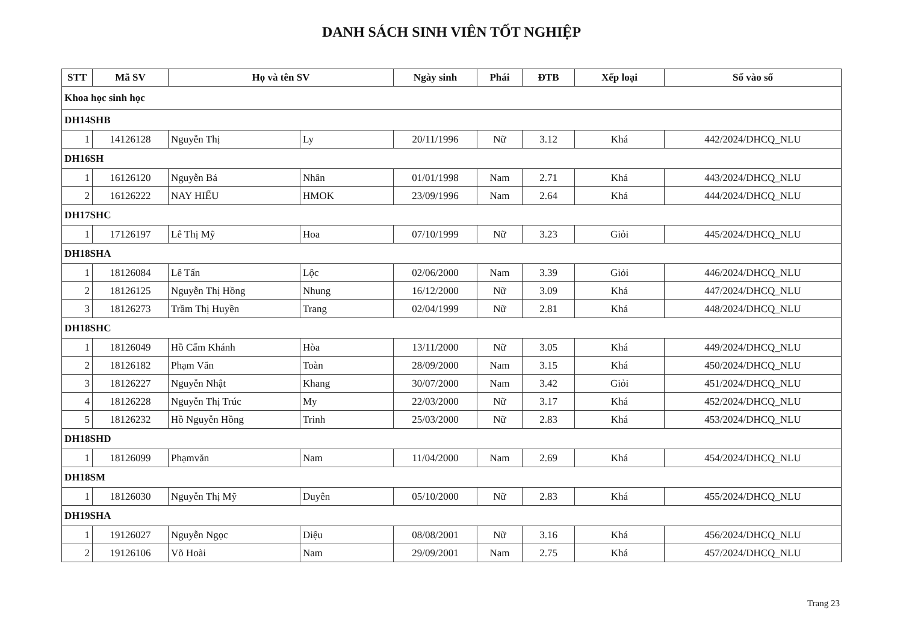DANH SÁCH SINH VIÊN TỐT NGHIỆP
| STT | Mã SV | Họ và tên SV | | Ngày sinh | Phái | ĐTB | Xếp loại | Số vào sổ |
| --- | --- | --- | --- | --- | --- | --- | --- | --- |
| Khoa học sinh học | | | | | | | | |
| DH14SHB | | | | | | | | |
| 1 | 14126128 | Nguyễn Thị | Ly | 20/11/1996 | Nữ | 3.12 | Khá | 442/2024/DHCQ_NLU |
| DH16SH | | | | | | | | |
| 1 | 16126120 | Nguyễn Bá | Nhân | 01/01/1998 | Nam | 2.71 | Khá | 443/2024/DHCQ_NLU |
| 2 | 16126222 | NAY HIẾU | HMOK | 23/09/1996 | Nam | 2.64 | Khá | 444/2024/DHCQ_NLU |
| DH17SHC | | | | | | | | |
| 1 | 17126197 | Lê Thị Mỹ | Hoa | 07/10/1999 | Nữ | 3.23 | Giỏi | 445/2024/DHCQ_NLU |
| DH18SHA | | | | | | | | |
| 1 | 18126084 | Lê Tấn | Lộc | 02/06/2000 | Nam | 3.39 | Giỏi | 446/2024/DHCQ_NLU |
| 2 | 18126125 | Nguyễn Thị Hồng | Nhung | 16/12/2000 | Nữ | 3.09 | Khá | 447/2024/DHCQ_NLU |
| 3 | 18126273 | Trầm Thị Huyền | Trang | 02/04/1999 | Nữ | 2.81 | Khá | 448/2024/DHCQ_NLU |
| DH18SHC | | | | | | | | |
| 1 | 18126049 | Hồ Cẩm Khánh | Hòa | 13/11/2000 | Nữ | 3.05 | Khá | 449/2024/DHCQ_NLU |
| 2 | 18126182 | Phạm Văn | Toàn | 28/09/2000 | Nam | 3.15 | Khá | 450/2024/DHCQ_NLU |
| 3 | 18126227 | Nguyễn Nhật | Khang | 30/07/2000 | Nam | 3.42 | Giỏi | 451/2024/DHCQ_NLU |
| 4 | 18126228 | Nguyễn Thị Trúc | My | 22/03/2000 | Nữ | 3.17 | Khá | 452/2024/DHCQ_NLU |
| 5 | 18126232 | Hồ Nguyễn Hồng | Trinh | 25/03/2000 | Nữ | 2.83 | Khá | 453/2024/DHCQ_NLU |
| DH18SHD | | | | | | | | |
| 1 | 18126099 | Phạmvăn | Nam | 11/04/2000 | Nam | 2.69 | Khá | 454/2024/DHCQ_NLU |
| DH18SM | | | | | | | | |
| 1 | 18126030 | Nguyễn Thị Mỹ | Duyên | 05/10/2000 | Nữ | 2.83 | Khá | 455/2024/DHCQ_NLU |
| DH19SHA | | | | | | | | |
| 1 | 19126027 | Nguyễn Ngọc | Diệu | 08/08/2001 | Nữ | 3.16 | Khá | 456/2024/DHCQ_NLU |
| 2 | 19126106 | Võ Hoài | Nam | 29/09/2001 | Nam | 2.75 | Khá | 457/2024/DHCQ_NLU |
Trang 23